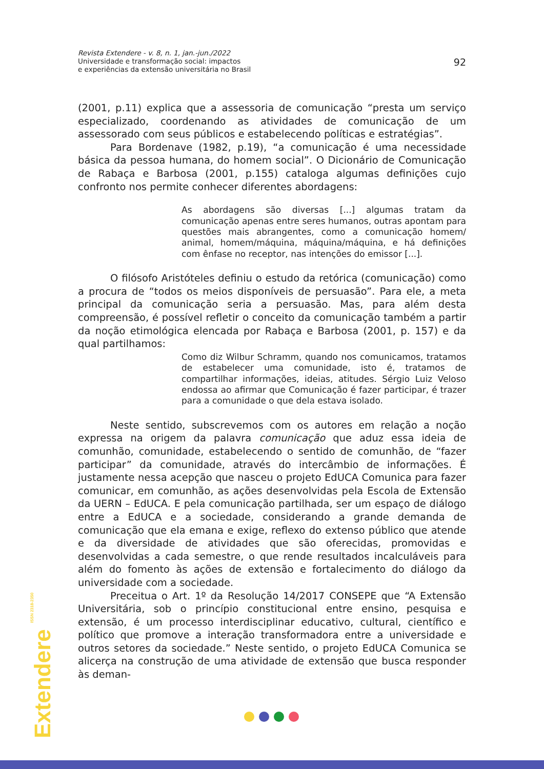Revista Extendere - v. 8, n. 1, jan.-jun./2022
Universidade e transformação social: impactos
e experiências da extensão universitária no Brasil
92
(2001, p.11) explica que a assessoria de comunicação “presta um serviço especializado, coordenando as atividades de comunicação de um assessorado com seus públicos e estabelecendo políticas e estratégias”.
Para Bordenave (1982, p.19), “a comunicação é uma necessidade básica da pessoa humana, do homem social”. O Dicionário de Comunicação de Rabaça e Barbosa (2001, p.155) cataloga algumas definições cujo confronto nos permite conhecer diferentes abordagens:
As abordagens são diversas [...] algumas tratam da comunicação apenas entre seres humanos, outras apontam para questões mais abrangentes, como a comunicação homem/ animal, homem/máquina, máquina/máquina, e há definições com ênfase no receptor, nas intenções do emissor [...].
O filósofo Aristóteles definiu o estudo da retórica (comunicação) como a procura de “todos os meios disponíveis de persuasão”. Para ele, a meta principal da comunicação seria a persuasão. Mas, para além desta compreensão, é possível refletir o conceito da comunicação também a partir da noção etimológica elencada por Rabaça e Barbosa (2001, p. 157) e da qual partilhamos:
Como diz Wilbur Schramm, quando nos comunicamos, tratamos de estabelecer uma comunidade, isto é, tratamos de compartilhar informações, ideias, atitudes. Sérgio Luiz Veloso endossa ao afirmar que Comunicação é fazer participar, é trazer para a comunidade o que dela estava isolado.
Neste sentido, subscrevemos com os autores em relação a noção expressa na origem da palavra comunicação que aduz essa ideia de comunhão, comunidade, estabelecendo o sentido de comunhão, de “fazer participar” da comunidade, através do intercâmbio de informações. É justamente nessa acepção que nasceu o projeto EdUCA Comunica para fazer comunicar, em comunhão, as ações desenvolvidas pela Escola de Extensão da UERN – EdUCA. E pela comunicação partilhada, ser um espaço de diálogo entre a EdUCA e a sociedade, considerando a grande demanda de comunicação que ela emana e exige, reflexo do extenso público que atende e da diversidade de atividades que são oferecidas, promovidas e desenvolvidas a cada semestre, o que rende resultados incalculáveis para além do fomento às ações de extensão e fortalecimento do diálogo da universidade com a sociedade.
Preceitua o Art. 1º da Resolução 14/2017 CONSEPE que “A Extensão Universitária, sob o princípio constitucional entre ensino, pesquisa e extensão, é um processo interdisciplinar educativo, cultural, científico e político que promove a interação transformadora entre a universidade e outros setores da sociedade.” Neste sentido, o projeto EdUCA Comunica se alicerça na construção de uma atividade de extensão que busca responder às deman-
Extendere ISSN 2318-2350